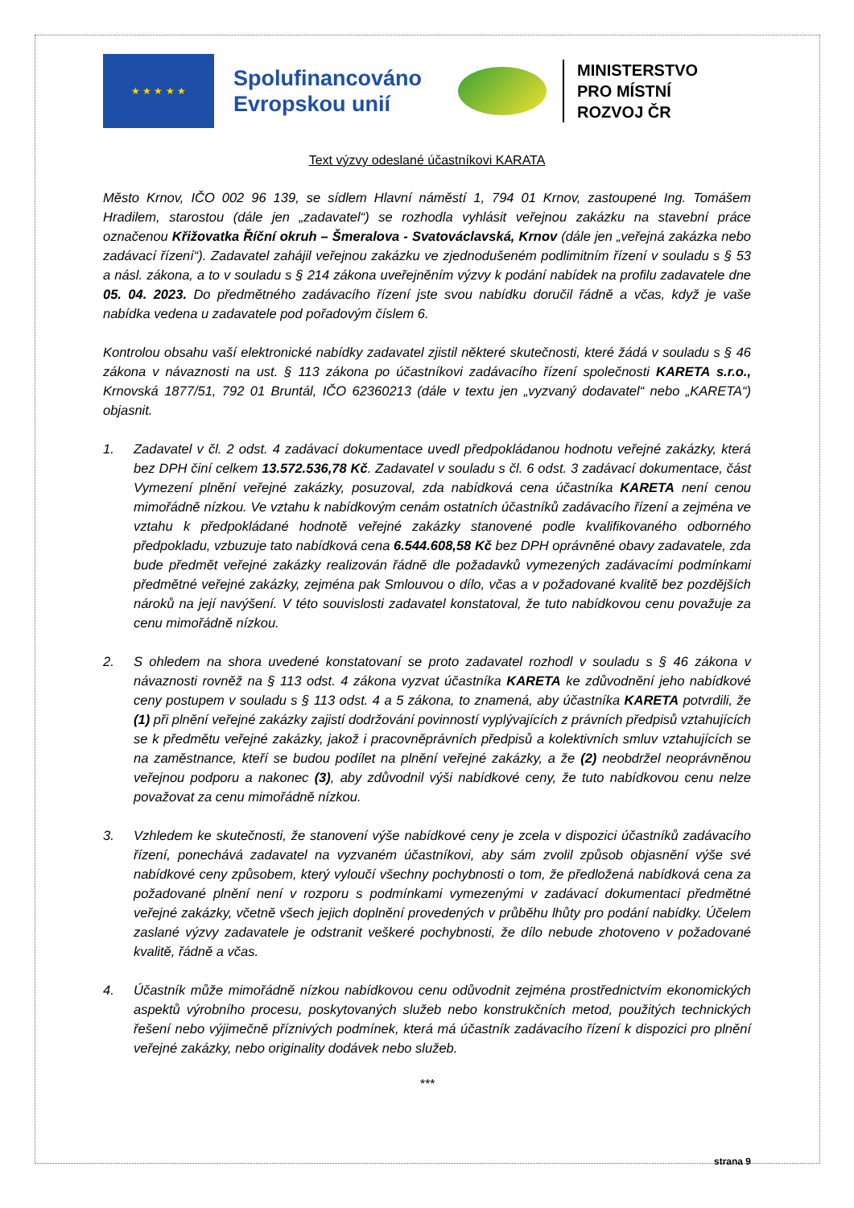★ ★ ★ ★ ★
Spolufinancováno
Evropskou unií
MINISTERSTVO
PRO MÍSTNÍ
ROZVOJ ČR
Text výzvy odeslané účastníkovi KARATA
Město Krnov, IČO 002 96 139, se sídlem Hlavní náměstí 1, 794 01 Krnov, zastoupené Ing. Tomášem Hradilem, starostou (dále jen „zadavatel“) se rozhodla vyhlásit veřejnou zakázku na stavební práce označenou Křižovatka Říční okruh – Šmeralova - Svatováclavská, Krnov (dále jen „veřejná zakázka nebo zadávací řízení“). Zadavatel zahájil veřejnou zakázku ve zjednodušeném podlimitním řízení v souladu s § 53 a násl. zákona, a to v souladu s § 214 zákona uveřejněním výzvy k podání nabídek na profilu zadavatele dne 05. 04. 2023. Do předmětného zadávacího řízení jste svou nabídku doručil řádně a včas, když je vaše nabídka vedena u zadavatele pod pořadovým číslem 6.
Kontrolou obsahu vaší elektronické nabídky zadavatel zjistil některé skutečnosti, které žádá v souladu s § 46 zákona v návaznosti na ust. § 113 zákona po účastníkovi zadávacího řízení společnosti KARETA s.r.o., Krnovská 1877/51, 792 01 Bruntál, IČO 62360213 (dále v textu jen „vyzvaný dodavatel“ nebo „KARETA“) objasnit.
1. Zadavatel v čl. 2 odst. 4 zadávací dokumentace uvedl předpokládanou hodnotu veřejné zakázky, která bez DPH činí celkem 13.572.536,78 Kč. Zadavatel v souladu s čl. 6 odst. 3 zadávací dokumentace, část Vymezení plnění veřejné zakázky, posuzoval, zda nabídková cena účastníka KARETA není cenou mimořádně nízkou. Ve vztahu k nabídkovým cenám ostatních účastníků zadávacího řízení a zejména ve vztahu k předpokládané hodnotě veřejné zakázky stanovené podle kvalifikovaného odborného předpokladu, vzbuzuje tato nabídková cena 6.544.608,58 Kč bez DPH oprávněné obavy zadavatele, zda bude předmět veřejné zakázky realizován řádně dle požadavků vymezených zadávacími podmínkami předmětné veřejné zakázky, zejména pak Smlouvou o dílo, včas a v požadované kvalitě bez pozdějších nároků na její navýšení. V této souvislosti zadavatel konstatoval, že tuto nabídkovou cenu považuje za cenu mimořádně nízkou.
2. S ohledem na shora uvedené konstatovaní se proto zadavatel rozhodl v souladu s § 46 zákona v návaznosti rovněž na § 113 odst. 4 zákona vyzvat účastníka KARETA ke zdůvodnění jeho nabídkové ceny postupem v souladu s § 113 odst. 4 a 5 zákona, to znamená, aby účastníka KARETA potvrdili, že (1) při plnění veřejné zakázky zajistí dodržování povinností vyplývajících z právních předpisů vztahujících se k předmětu veřejné zakázky, jakož i pracovněprávních předpisů a kolektivních smluv vztahujících se na zaměstnance, kteří se budou podílet na plnění veřejné zakázky, a že (2) neobdržel neoprávněnou veřejnou podporu a nakonec (3), aby zdůvodnil výši nabídkové ceny, že tuto nabídkovou cenu nelze považovat za cenu mimořádně nízkou.
3. Vzhledem ke skutečnosti, že stanovení výše nabídkové ceny je zcela v dispozici účastníků zadávacího řízení, ponechává zadavatel na vyzvaném účastníkovi, aby sám zvolil způsob objasnění výše své nabídkové ceny způsobem, který vyloučí všechny pochybnosti o tom, že předložená nabídková cena za požadované plnění není v rozporu s podmínkami vymezenými v zadávací dokumentaci předmětné veřejné zakázky, včetně všech jejich doplnění provedených v průběhu lhůty pro podání nabídky. Účelem zaslané výzvy zadavatele je odstranit veškeré pochybnosti, že dílo nebude zhotoveno v požadované kvalitě, řádně a včas.
4. Účastník může mimořádně nízkou nabídkovou cenu odůvodnit zejména prostřednictvím ekonomických aspektů výrobního procesu, poskytovaných služeb nebo konstrukčních metod, použitých technických řešení nebo výjimečně příznivých podmínek, která má účastník zadávacího řízení k dispozici pro plnění veřejné zakázky, nebo originality dodávek nebo služeb.
***
strana 9